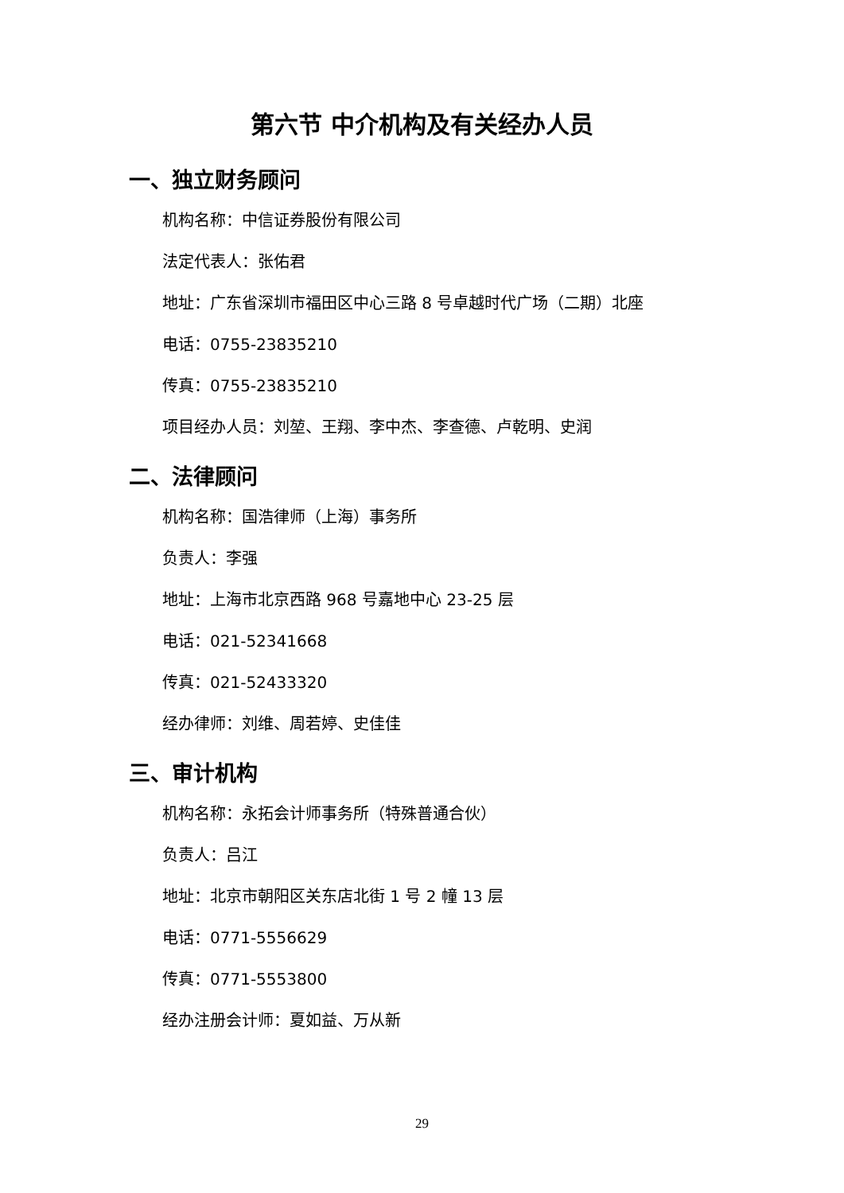第六节 中介机构及有关经办人员
一、独立财务顾问
机构名称：中信证券股份有限公司
法定代表人：张佑君
地址：广东省深圳市福田区中心三路 8 号卓越时代广场（二期）北座
电话：0755-23835210
传真：0755-23835210
项目经办人员：刘堃、王翔、李中杰、李查德、卢乾明、史润
二、法律顾问
机构名称：国浩律师（上海）事务所
负责人：李强
地址：上海市北京西路 968 号嘉地中心 23-25 层
电话：021-52341668
传真：021-52433320
经办律师：刘维、周若婷、史佳佳
三、审计机构
机构名称：永拓会计师事务所（特殊普通合伙）
负责人：吕江
地址：北京市朝阳区关东店北街 1 号 2 幢 13 层
电话：0771-5556629
传真：0771-5553800
经办注册会计师：夏如益、万从新
29